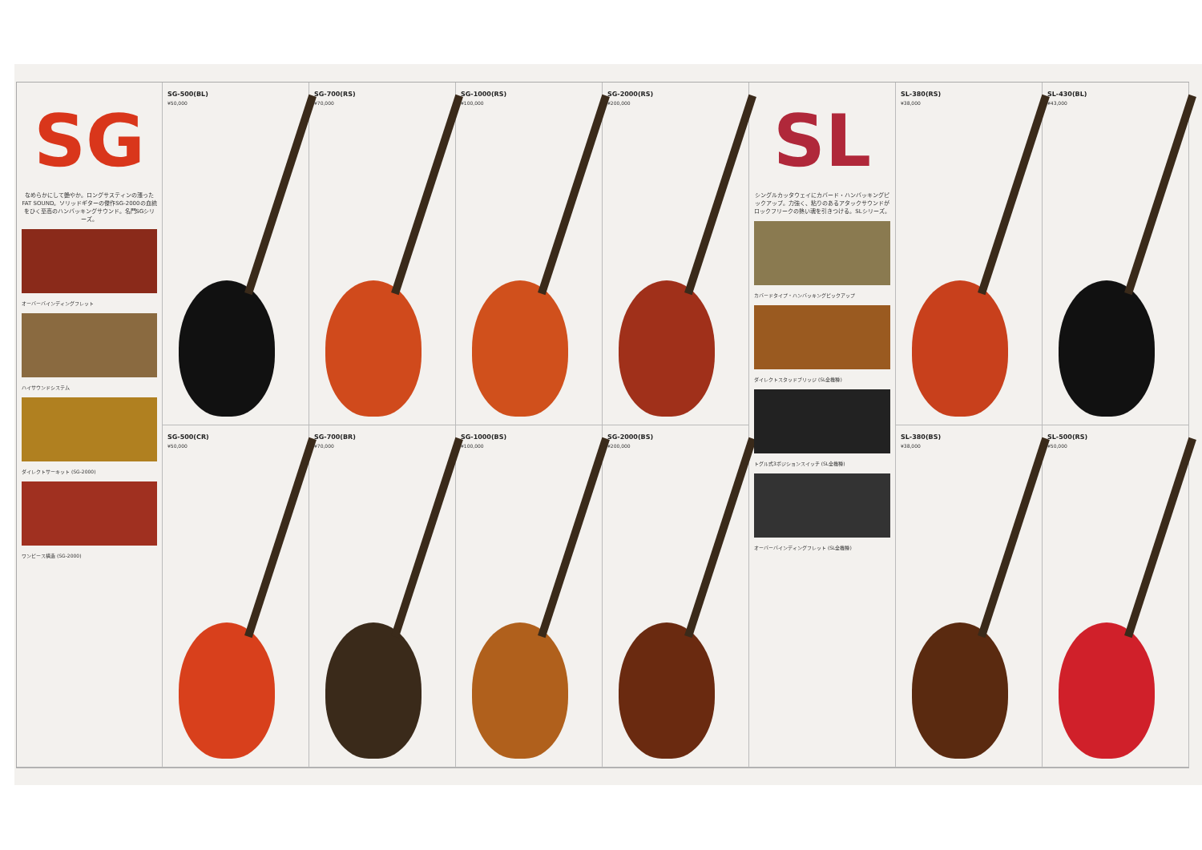SG
なめらかにして艶やか。ロングサスティンの漲ったFAT SOUND。ソリッドギターの傑作SG-2000の血統をひく至高のハンバッキングサウンド。名門SGシリーズ。
オーバーバインディングフレット
ハイサウンドシステム
ダイレクトサーキット (SG-2000)
ワンピース構造 (SG-2000)
SG-500(BL)
¥50,000
SG-500(CR)
¥50,000
SG-700(RS)
¥70,000
SG-700(BR)
¥70,000
SG-1000(RS)
¥100,000
SG-1000(BS)
¥100,000
SG-2000(RS)
¥200,000
SG-2000(BS)
¥200,000
SL
シングルカッタウェイにカバード・ハンバッキングピックアップ。力強く、粘りのあるアタックサウンドがロックフリークの熱い魂を引きつける。SLシリーズ。
カバードタイプ・ハンバッキングピックアップ
ダイレクトスタッドブリッジ (SL全機種)
トグル式3ポジションスイッチ (SL全機種)
オーバーバインディングフレット (SL全機種)
SL-380(RS)
¥38,000
SL-380(BS)
¥38,000
SL-430(BL)
¥43,000
SL-500(RS)
¥50,000